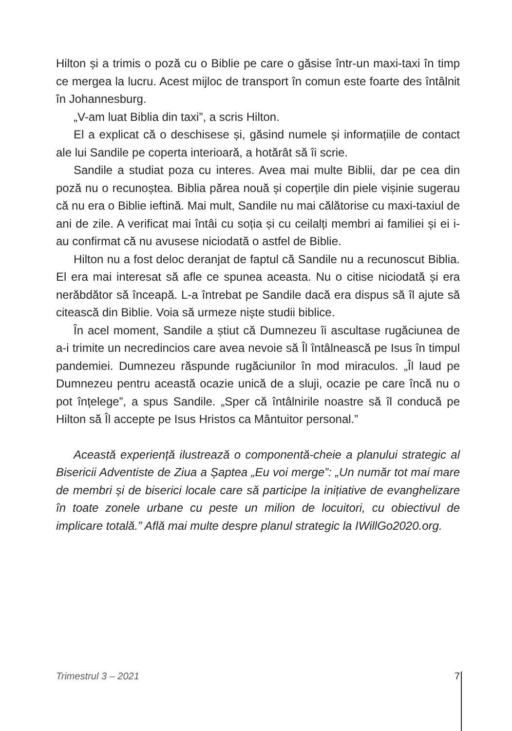Hilton și a trimis o poză cu o Biblie pe care o găsise într-un maxi-taxi în timp ce mergea la lucru. Acest mijloc de transport în comun este foarte des întâlnit în Johannesburg.
„V-am luat Biblia din taxi”, a scris Hilton.
El a explicat că o deschisese și, găsind numele și informațiile de contact ale lui Sandile pe coperta interioară, a hotărât să îi scrie.
Sandile a studiat poza cu interes. Avea mai multe Biblii, dar pe cea din poză nu o recunoștea. Biblia părea nouă și coperțile din piele vișinie sugerau că nu era o Biblie ieftină. Mai mult, Sandile nu mai călătorise cu maxi-taxiul de ani de zile. A verificat mai întâi cu soția și cu ceilalți membri ai familiei și ei i-au confirmat că nu avusese niciodată o astfel de Biblie.
Hilton nu a fost deloc deranjat de faptul că Sandile nu a recunoscut Biblia. El era mai interesat să afle ce spunea aceasta. Nu o citise niciodată și era nerăbdător să înceapă. L-a întrebat pe Sandile dacă era dispus să îl ajute să citească din Biblie. Voia să urmeze niște studii biblice.
În acel moment, Sandile a știut că Dumnezeu îi ascultase rugăciunea de a-i trimite un necredincios care avea nevoie să Îl întâlnească pe Isus în timpul pandemiei. Dumnezeu răspunde rugăciunilor în mod miraculos. „Îl laud pe Dumnezeu pentru această ocazie unică de a sluji, ocazie pe care încă nu o pot înțelege”, a spus Sandile. „Sper că întâlnirile noastre să îl conducă pe Hilton să Îl accepte pe Isus Hristos ca Mântuitor personal.”
Această experiență ilustrează o componentă-cheie a planului strategic al Bisericii Adventiste de Ziua a Șaptea „Eu voi merge”: „Un număr tot mai mare de membri și de biserici locale care să participe la inițiative de evanghelizare în toate zonele urbane cu peste un milion de locuitori, cu obiectivul de implicare totală.” Află mai multe despre planul strategic la IWillGo2020.org.
Trimestrul 3 – 2021 7